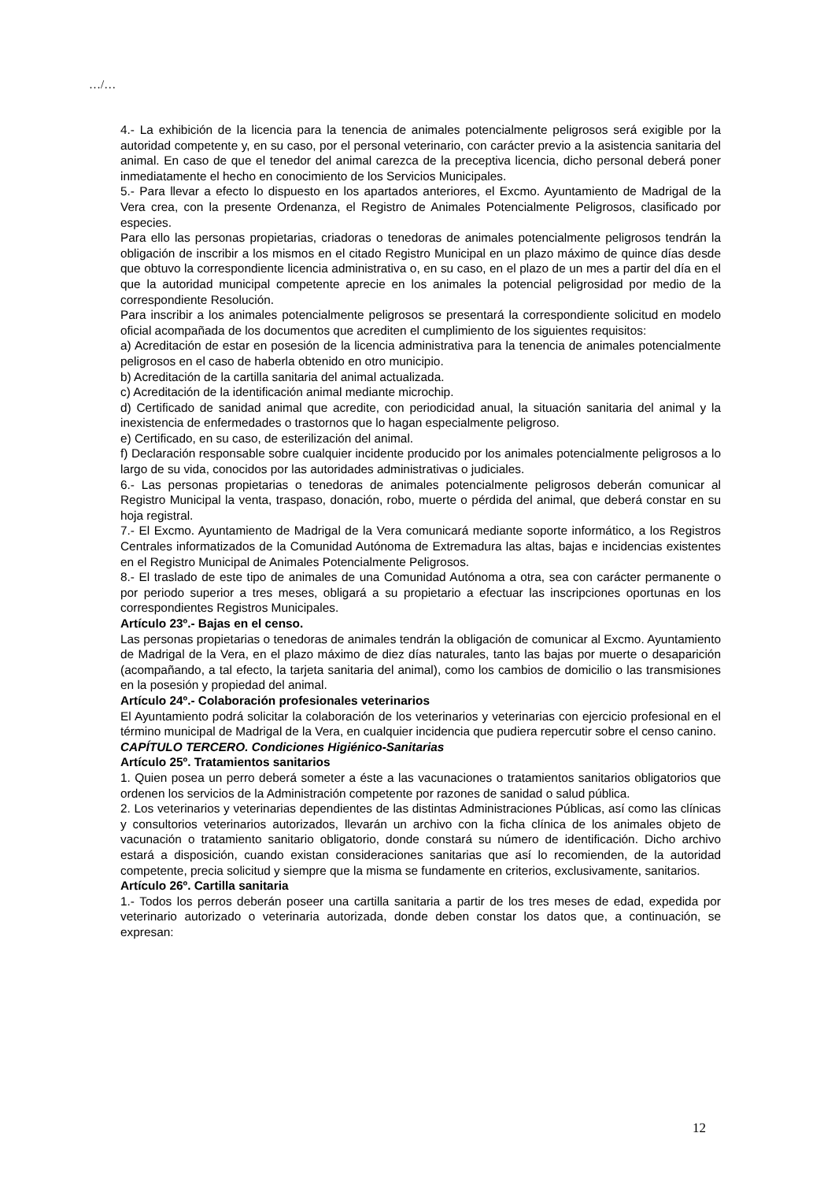…/…
4.- La exhibición de la licencia para la tenencia de animales potencialmente peligrosos será exigible por la autoridad competente y, en su caso, por el personal veterinario, con carácter previo a la asistencia sanitaria del animal. En caso de que el tenedor del animal carezca de la preceptiva licencia, dicho personal deberá poner inmediatamente el hecho en conocimiento de los Servicios Municipales.
5.- Para llevar a efecto lo dispuesto en los apartados anteriores, el Excmo. Ayuntamiento de Madrigal de la Vera crea, con la presente Ordenanza, el Registro de Animales Potencialmente Peligrosos, clasificado por especies.
Para ello las personas propietarias, criadoras o tenedoras de animales potencialmente peligrosos tendrán la obligación de inscribir a los mismos en el citado Registro Municipal en un plazo máximo de quince días desde que obtuvo la correspondiente licencia administrativa o, en su caso, en el plazo de un mes a partir del día en el que la autoridad municipal competente aprecie en los animales la potencial peligrosidad por medio de la correspondiente Resolución.
Para inscribir a los animales potencialmente peligrosos se presentará la correspondiente solicitud en modelo oficial acompañada de los documentos que acrediten el cumplimiento de los siguientes requisitos:
a) Acreditación de estar en posesión de la licencia administrativa para la tenencia de animales potencialmente peligrosos en el caso de haberla obtenido en otro municipio.
b) Acreditación de la cartilla sanitaria del animal actualizada.
c) Acreditación de la identificación animal mediante microchip.
d) Certificado de sanidad animal que acredite, con periodicidad anual, la situación sanitaria del animal y la inexistencia de enfermedades o trastornos que lo hagan especialmente peligroso.
e) Certificado, en su caso, de esterilización del animal.
f) Declaración responsable sobre cualquier incidente producido por los animales potencialmente peligrosos a lo largo de su vida, conocidos por las autoridades administrativas o judiciales.
6.- Las personas propietarias o tenedoras de animales potencialmente peligrosos deberán comunicar al Registro Municipal la venta, traspaso, donación, robo, muerte o pérdida del animal, que deberá constar en su hoja registral.
7.- El Excmo. Ayuntamiento de Madrigal de la Vera comunicará mediante soporte informático, a los Registros Centrales informatizados de la Comunidad Autónoma de Extremadura las altas, bajas e incidencias existentes en el Registro Municipal de Animales Potencialmente Peligrosos.
8.- El traslado de este tipo de animales de una Comunidad Autónoma a otra, sea con carácter permanente o por periodo superior a tres meses, obligará a su propietario a efectuar las inscripciones oportunas en los correspondientes Registros Municipales.
Artículo 23º.- Bajas en el censo.
Las personas propietarias o tenedoras de animales tendrán la obligación de comunicar al Excmo. Ayuntamiento de Madrigal de la Vera, en el plazo máximo de diez días naturales, tanto las bajas por muerte o desaparición (acompañando, a tal efecto, la tarjeta sanitaria del animal), como los cambios de domicilio o las transmisiones en la posesión y propiedad del animal.
Artículo 24º.- Colaboración profesionales veterinarios
El Ayuntamiento podrá solicitar la colaboración de los veterinarios y veterinarias con ejercicio profesional en el término municipal de Madrigal de la Vera, en cualquier incidencia que pudiera repercutir sobre el censo canino.
CAPÍTULO TERCERO. Condiciones Higiénico-Sanitarias
Artículo 25º. Tratamientos sanitarios
1. Quien posea un perro deberá someter a éste a las vacunaciones o tratamientos sanitarios obligatorios que ordenen los servicios de la Administración competente por razones de sanidad o salud pública.
2. Los veterinarios y veterinarias dependientes de las distintas Administraciones Públicas, así como las clínicas y consultorios veterinarios autorizados, llevarán un archivo con la ficha clínica de los animales objeto de vacunación o tratamiento sanitario obligatorio, donde constará su número de identificación. Dicho archivo estará a disposición, cuando existan consideraciones sanitarias que así lo recomienden, de la autoridad competente, precia solicitud y siempre que la misma se fundamente en criterios, exclusivamente, sanitarios.
Artículo 26º. Cartilla sanitaria
1.- Todos los perros deberán poseer una cartilla sanitaria a partir de los tres meses de edad, expedida por veterinario autorizado o veterinaria autorizada, donde deben constar los datos que, a continuación, se expresan:
12